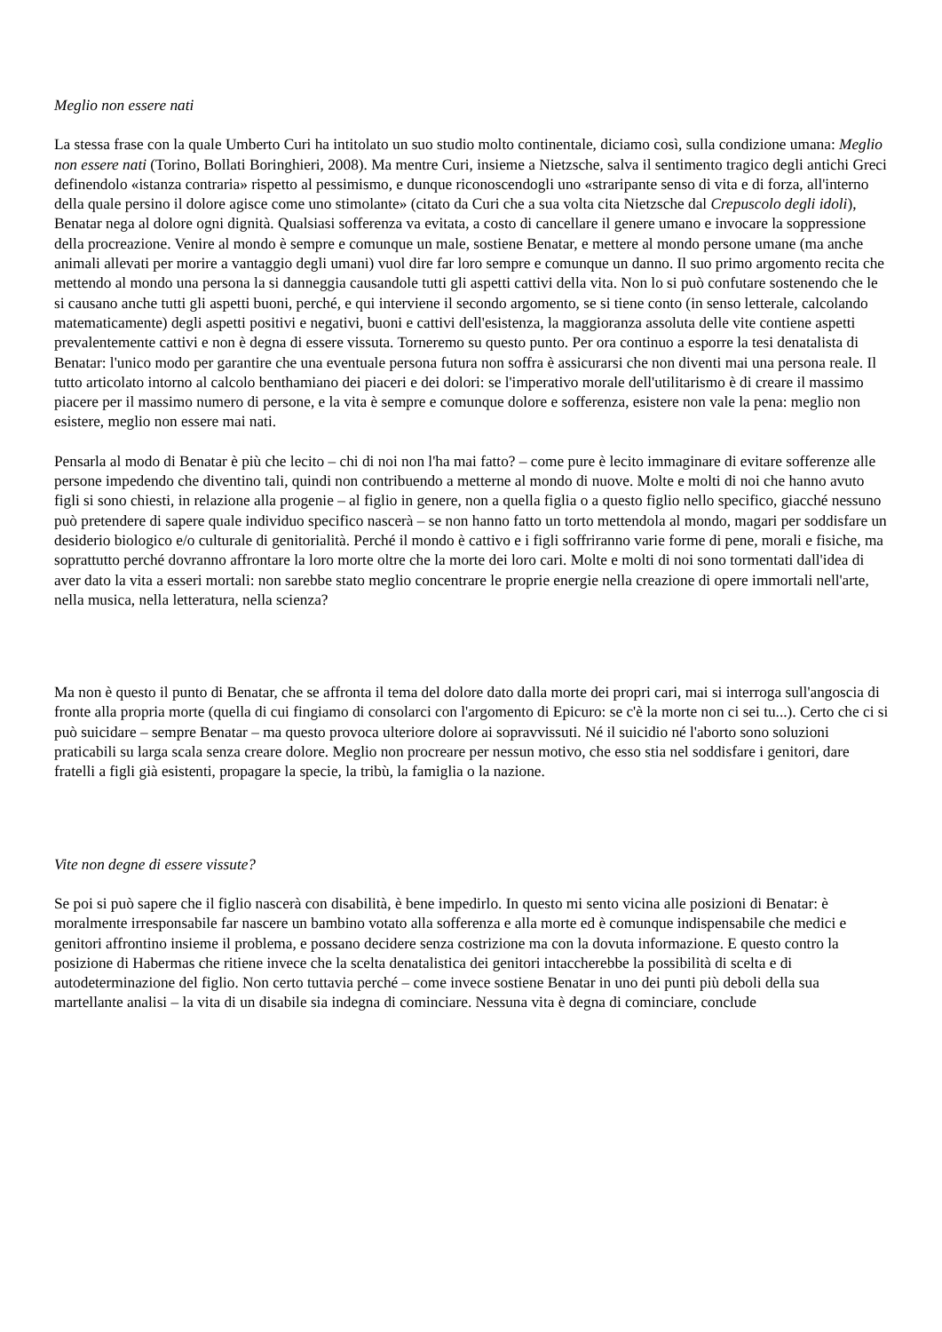Meglio non essere nati
La stessa frase con la quale Umberto Curi ha intitolato un suo studio molto continentale, diciamo così, sulla condizione umana: Meglio non essere nati (Torino, Bollati Boringhieri, 2008). Ma mentre Curi, insieme a Nietzsche, salva il sentimento tragico degli antichi Greci definendolo «istanza contraria» rispetto al pessimismo, e dunque riconoscendogli uno «straripante senso di vita e di forza, all'interno della quale persino il dolore agisce come uno stimolante» (citato da Curi che a sua volta cita Nietzsche dal Crepuscolo degli idoli), Benatar nega al dolore ogni dignità. Qualsiasi sofferenza va evitata, a costo di cancellare il genere umano e invocare la soppressione della procreazione. Venire al mondo è sempre e comunque un male, sostiene Benatar, e mettere al mondo persone umane (ma anche animali allevati per morire a vantaggio degli umani) vuol dire far loro sempre e comunque un danno. Il suo primo argomento recita che mettendo al mondo una persona la si danneggia causandole tutti gli aspetti cattivi della vita. Non lo si può confutare sostenendo che le si causano anche tutti gli aspetti buoni, perché, e qui interviene il secondo argomento, se si tiene conto (in senso letterale, calcolando matematicamente) degli aspetti positivi e negativi, buoni e cattivi dell'esistenza, la maggioranza assoluta delle vite contiene aspetti prevalentemente cattivi e non è degna di essere vissuta. Torneremo su questo punto. Per ora continuo a esporre la tesi denatalista di Benatar: l'unico modo per garantire che una eventuale persona futura non soffra è assicurarsi che non diventi mai una persona reale. Il tutto articolato intorno al calcolo benthamiano dei piaceri e dei dolori: se l'imperativo morale dell'utilitarismo è di creare il massimo piacere per il massimo numero di persone, e la vita è sempre e comunque dolore e sofferenza, esistere non vale la pena: meglio non esistere, meglio non essere mai nati.
Pensarla al modo di Benatar è più che lecito – chi di noi non l'ha mai fatto? – come pure è lecito immaginare di evitare sofferenze alle persone impedendo che diventino tali, quindi non contribuendo a metterne al mondo di nuove. Molte e molti di noi che hanno avuto figli si sono chiesti, in relazione alla progenie – al figlio in genere, non a quella figlia o a questo figlio nello specifico, giacché nessuno può pretendere di sapere quale individuo specifico nascerà – se non hanno fatto un torto mettendola al mondo, magari per soddisfare un desiderio biologico e/o culturale di genitorialità. Perché il mondo è cattivo e i figli soffriranno varie forme di pene, morali e fisiche, ma soprattutto perché dovranno affrontare la loro morte oltre che la morte dei loro cari. Molte e molti di noi sono tormentati dall'idea di aver dato la vita a esseri mortali: non sarebbe stato meglio concentrare le proprie energie nella creazione di opere immortali nell'arte, nella musica, nella letteratura, nella scienza?
Ma non è questo il punto di Benatar, che se affronta il tema del dolore dato dalla morte dei propri cari, mai si interroga sull'angoscia di fronte alla propria morte (quella di cui fingiamo di consolarci con l'argomento di Epicuro: se c'è la morte non ci sei tu...). Certo che ci si può suicidare – sempre Benatar – ma questo provoca ulteriore dolore ai sopravvissuti. Né il suicidio né l'aborto sono soluzioni praticabili su larga scala senza creare dolore. Meglio non procreare per nessun motivo, che esso stia nel soddisfare i genitori, dare fratelli a figli già esistenti, propagare la specie, la tribù, la famiglia o la nazione.
Vite non degne di essere vissute?
Se poi si può sapere che il figlio nascerà con disabilità, è bene impedirlo. In questo mi sento vicina alle posizioni di Benatar: è moralmente irresponsabile far nascere un bambino votato alla sofferenza e alla morte ed è comunque indispensabile che medici e genitori affrontino insieme il problema, e possano decidere senza costrizione ma con la dovuta informazione. E questo contro la posizione di Habermas che ritiene invece che la scelta denatalistica dei genitori intaccherebbe la possibilità di scelta e di autodeterminazione del figlio. Non certo tuttavia perché – come invece sostiene Benatar in uno dei punti più deboli della sua martellante analisi – la vita di un disabile sia indegna di cominciare. Nessuna vita è degna di cominciare, conclude